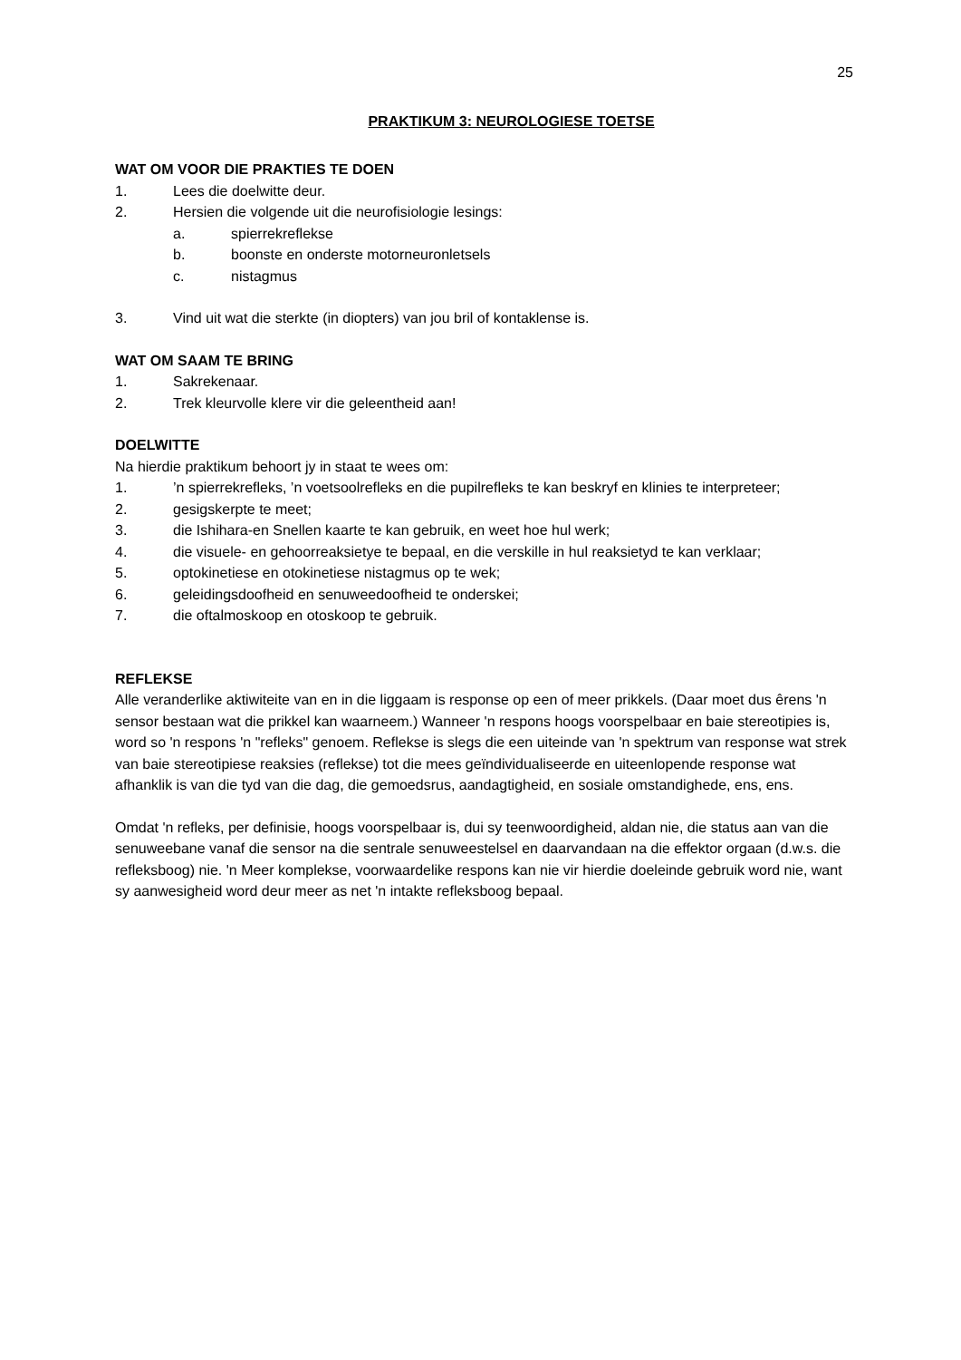25
PRAKTIKUM 3: NEUROLOGIESE TOETSE
WAT OM VOOR DIE PRAKTIES TE DOEN
1. Lees die doelwitte deur.
2. Hersien die volgende uit die neurofisiologie lesings:
a. spierrekreflekse
b. boonste en onderste motorneuronletsels
c. nistagmus
3. Vind uit wat die sterkte (in diopters) van jou bril of kontaklense is.
WAT OM SAAM TE BRING
1. Sakrekenaar.
2. Trek kleurvolle klere vir die geleentheid aan!
DOELWITTE
Na hierdie praktikum behoort jy in staat te wees om:
1.’n spierrekrefleks, ’n voetsoolrefleks en die pupilrefleks te kan beskryf en klinies te interpreteer;
2. gesigskerpte te meet;
3. die Ishihara-en Snellen kaarte te kan gebruik, en weet hoe hul werk;
4. die visuele- en gehoorreaksietye te bepaal, en die verskille in hul reaksietyd te kan verklaar;
5. optokinetiese en otokinetiese nistagmus op te wek;
6. geleidingsdoofheid en senuweedoofheid te onderskei;
7. die oftalmoskoop en otoskoop te gebruik.
REFLEKSE
Alle veranderlike aktiwiteite van en in die liggaam is response op een of meer prikkels. (Daar moet dus êrens 'n sensor bestaan wat die prikkel kan waarneem.) Wanneer 'n respons hoogs voorspelbaar en baie stereotipies is, word so 'n respons 'n "refleks" genoem. Reflekse is slegs die een uiteinde van 'n spektrum van response wat strek van baie stereotipiese reaksies (reflekse) tot die mees geïndividualiseerde en uiteenlopende response wat afhanklik is van die tyd van die dag, die gemoedsrus, aandagtigheid, en sosiale omstandighede, ens, ens.
Omdat 'n refleks, per definisie, hoogs voorspelbaar is, dui sy teenwoordigheid, aldan nie, die status aan van die senuweebane vanaf die sensor na die sentrale senuweestelsel en daarvandaan na die effektor orgaan (d.w.s. die refleksboog) nie. 'n Meer komplekse, voorwaardelike respons kan nie vir hierdie doeleinde gebruik word nie, want sy aanwesigheid word deur meer as net 'n intakte refleksboog bepaal.